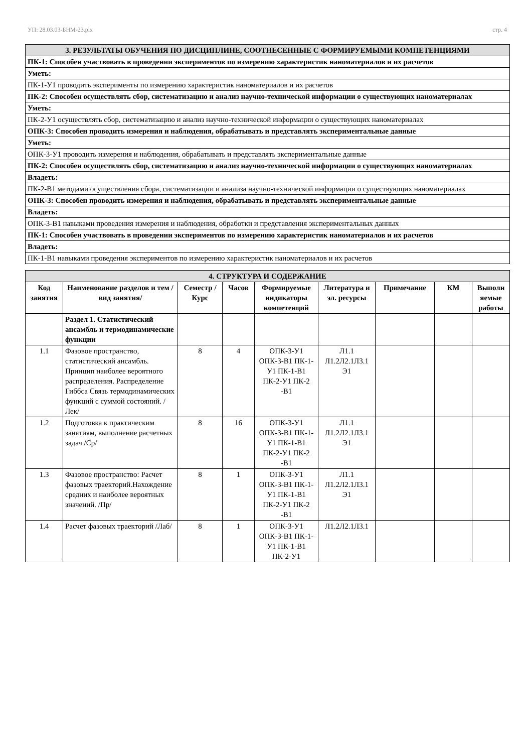УП: 28.03.03-БНМ-23.plx стр. 4
| 3. РЕЗУЛЬТАТЫ ОБУЧЕНИЯ ПО ДИСЦИПЛИНЕ, СООТНЕСЕННЫЕ С ФОРМИРУЕМЫМИ КОМПЕТЕНЦИЯМИ |
| ПК-1: Способен участвовать в проведении экспериментов по измерению характеристик наноматериалов и их расчетов |
| Уметь: |
| ПК-1-У1 проводить эксперименты по измерению характеристик наноматериалов и их расчетов |
| ПК-2: Способен осуществлять сбор, систематизацию и анализ научно-технической информации о существующих наноматериалах |
| Уметь: |
| ПК-2-У1 осуществлять сбор, систематизацию и анализ научно-технической информации о существующих наноматериалах |
| ОПК-3: Способен проводить измерения и наблюдения, обрабатывать и представлять экспериментальные данные |
| Уметь: |
| ОПК-3-У1 проводить измерения и наблюдения, обрабатывать и представлять экспериментальные данные |
| ПК-2: Способен осуществлять сбор, систематизацию и анализ научно-технической информации о существующих наноматериалах |
| Владеть: |
| ПК-2-В1 методами осуществления сбора, систематизации и анализа научно-технической информации о существующих наноматериалах |
| ОПК-3: Способен проводить измерения и наблюдения, обрабатывать и представлять экспериментальные данные |
| Владеть: |
| ОПК-3-В1 навыками проведения измерения и наблюдения, обработки и представления экспериментальных данных |
| ПК-1: Способен участвовать в проведении экспериментов по измерению характеристик наноматериалов и их расчетов |
| Владеть: |
| ПК-1-В1 навыками проведения экспериментов по измерению характеристик наноматериалов и их расчетов |
| 4. СТРУКТУРА И СОДЕРЖАНИЕ | | | | | | | | |
| Код занятия | Наименование разделов и тем /вид занятия/ | Семестр / Курс | Часов | Формируемые индикаторы компетенций | Литература и эл. ресурсы | Примечание | КМ | Выполн яемые работы |
| | Раздел 1. Статистический ансамбль и термодинамические функции | | | | | | | |
| 1.1 | Фазовое пространство, статистический ансамбль. Принцип наиболее вероятного распределения. Распределение Гиббса Связь термодинамических функций с суммой состояний. /Лек/ | 8 | 4 | ОПК-3-У1 ОПК-3-В1 ПК-1-У1 ПК-1-В1 ПК-2-У1 ПК-2 -В1 | Л1.1 Л1.2Л2.1Л3.1 Э1 | | | |
| 1.2 | Подготовка к практическим занятиям, выполнение расчетных задач /Ср/ | 8 | 16 | ОПК-3-У1 ОПК-3-В1 ПК-1-У1 ПК-1-В1 ПК-2-У1 ПК-2 -В1 | Л1.1 Л1.2Л2.1Л3.1 Э1 | | | |
| 1.3 | Фазовое пространство: Расчет фазовых траекторий.Нахождение средних и наиболее вероятных значений. /Пр/ | 8 | 1 | ОПК-3-У1 ОПК-3-В1 ПК-1-У1 ПК-1-В1 ПК-2-У1 ПК-2 -В1 | Л1.1 Л1.2Л2.1Л3.1 Э1 | | | |
| 1.4 | Расчет фазовых траекторий /Лаб/ | 8 | 1 | ОПК-3-У1 ОПК-3-В1 ПК-1-У1 ПК-1-В1 ПК-2-У1 | Л1.2Л2.1Л3.1 | | | |